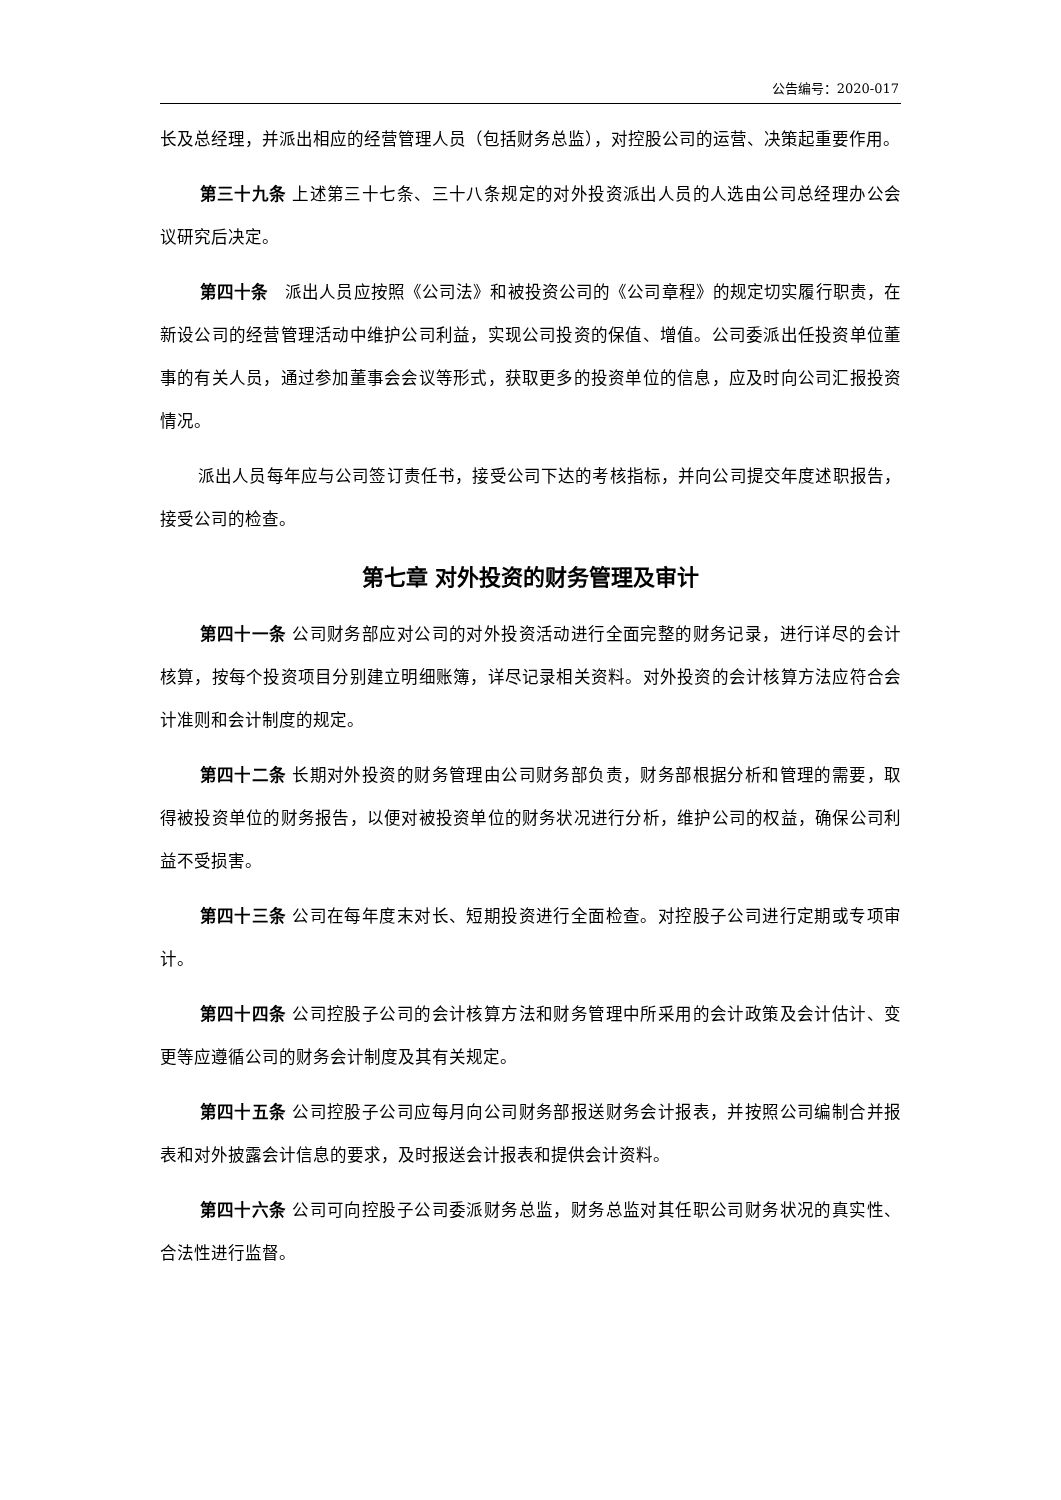公告编号：2020-017
长及总经理，并派出相应的经营管理人员（包括财务总监），对控股公司的运营、决策起重要作用。
第三十九条 上述第三十七条、三十八条规定的对外投资派出人员的人选由公司总经理办公会议研究后决定。
第四十条　派出人员应按照《公司法》和被投资公司的《公司章程》的规定切实履行职责，在新设公司的经营管理活动中维护公司利益，实现公司投资的保值、增值。公司委派出任投资单位董事的有关人员，通过参加董事会会议等形式，获取更多的投资单位的信息，应及时向公司汇报投资情况。
派出人员每年应与公司签订责任书，接受公司下达的考核指标，并向公司提交年度述职报告，接受公司的检查。
第七章 对外投资的财务管理及审计
第四十一条 公司财务部应对公司的对外投资活动进行全面完整的财务记录，进行详尽的会计核算，按每个投资项目分别建立明细账簿，详尽记录相关资料。对外投资的会计核算方法应符合会计准则和会计制度的规定。
第四十二条 长期对外投资的财务管理由公司财务部负责，财务部根据分析和管理的需要，取得被投资单位的财务报告，以便对被投资单位的财务状况进行分析，维护公司的权益，确保公司利益不受损害。
第四十三条 公司在每年度末对长、短期投资进行全面检查。对控股子公司进行定期或专项审计。
第四十四条 公司控股子公司的会计核算方法和财务管理中所采用的会计政策及会计估计、变更等应遵循公司的财务会计制度及其有关规定。
第四十五条 公司控股子公司应每月向公司财务部报送财务会计报表，并按照公司编制合并报表和对外披露会计信息的要求，及时报送会计报表和提供会计资料。
第四十六条 公司可向控股子公司委派财务总监，财务总监对其任职公司财务状况的真实性、合法性进行监督。